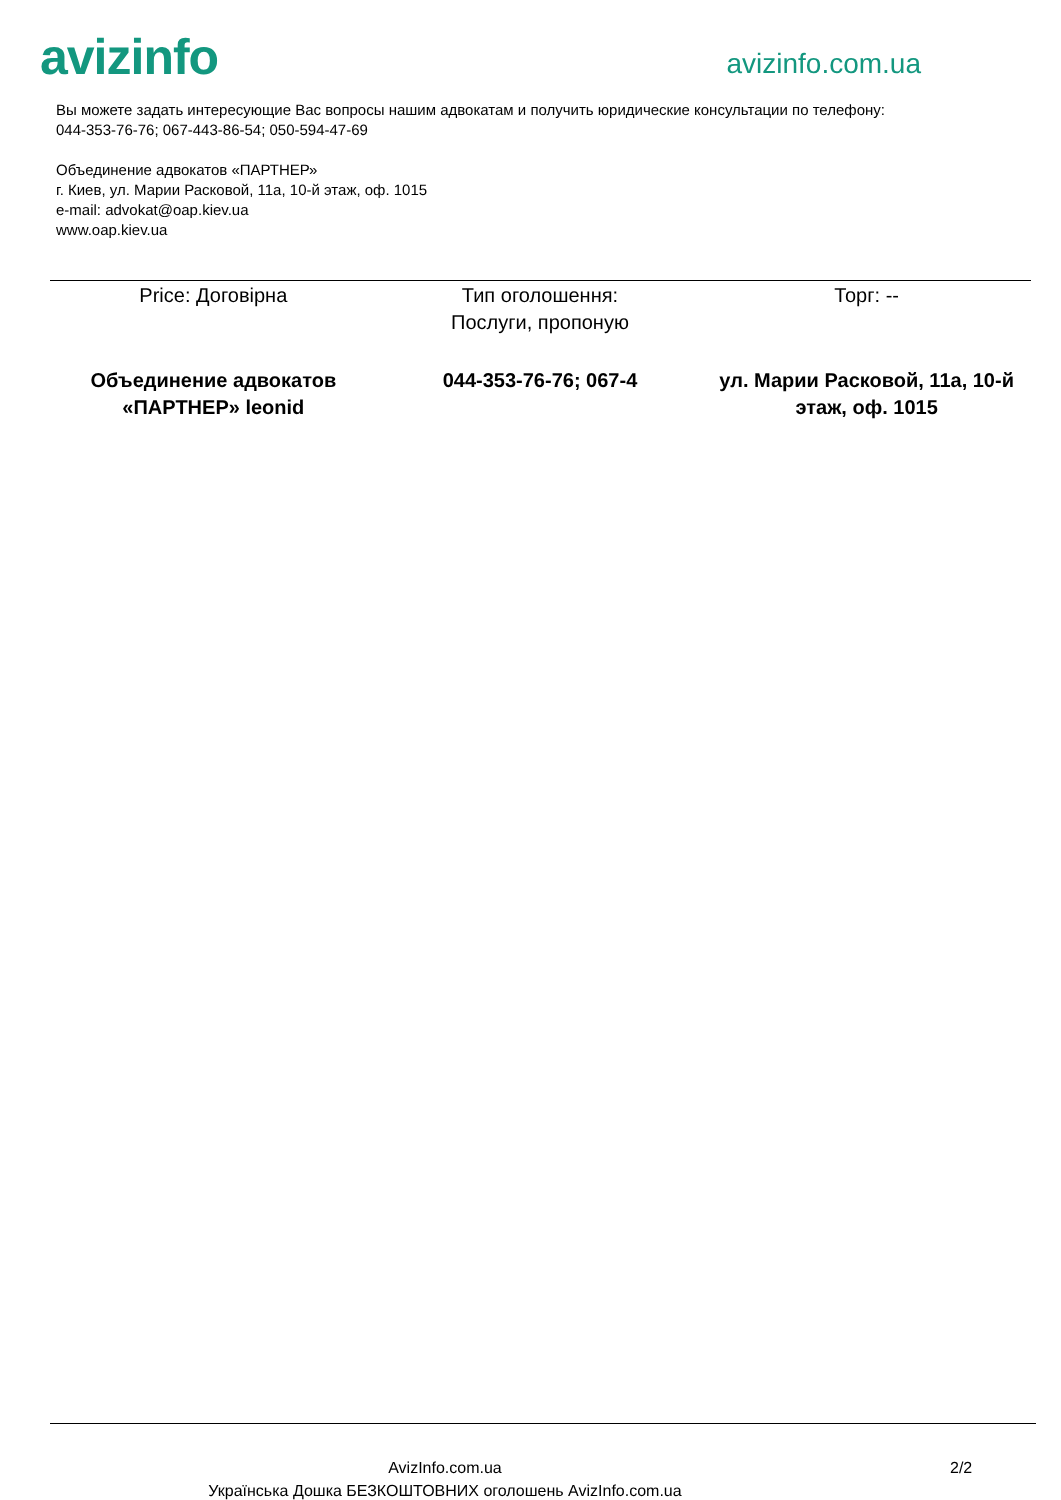avizinfo
avizinfo.com.ua
Вы можете задать интересующие Вас вопросы нашим адвокатам и получить юридические консультации по телефону:
044-353-76-76; 067-443-86-54; 050-594-47-69
Объединение адвокатов «ПАРТНЕР»
г. Киев, ул. Марии Расковой, 11а, 10-й этаж, оф. 1015
e-mail: advokat@oap.kiev.ua
www.oap.kiev.ua
| Price: Договірна | Тип оголошення: Послуги, пропоную | Торг: -- |
| Объединение адвокатов «ПАРТНЕР» leonid | 044-353-76-76; 067-4 | ул. Марии Расковой, 11а, 10-й этаж, оф. 1015 |
AvizInfo.com.ua
Українська Дошка БЕЗКОШТОВНИХ оголошень AvizInfo.com.ua
2/2